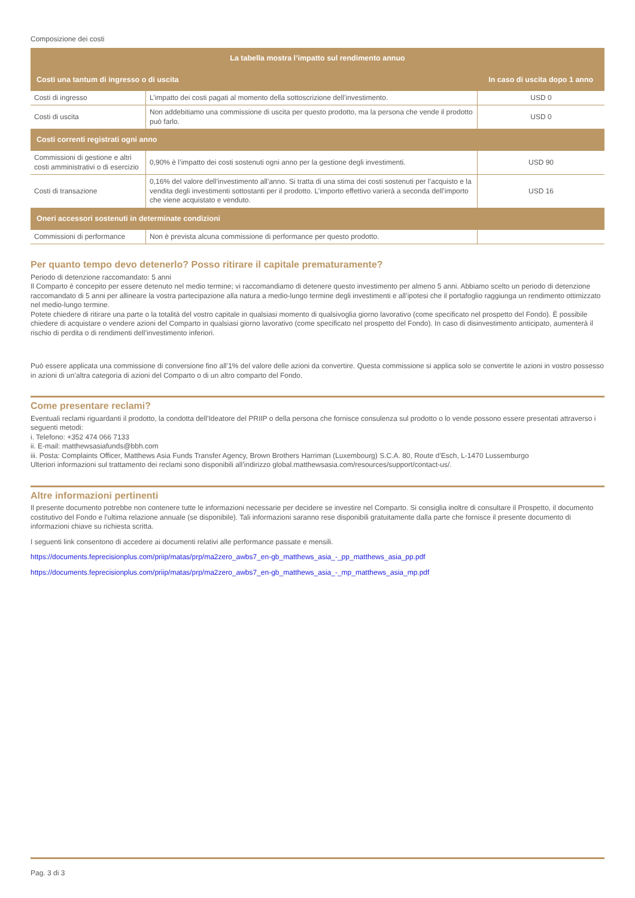Composizione dei costi
| La tabella mostra l’impatto sul rendimento annuo | | |
| --- | --- | --- |
| Costi una tantum di ingresso o di uscita | | In caso di uscita dopo 1 anno |
| Costi di ingresso | L’impatto dei costi pagati al momento della sottoscrizione dell’investimento. | USD 0 |
| Costi di uscita | Non addebitiamo una commissione di uscita per questo prodotto, ma la persona che vende il prodotto può farlo. | USD 0 |
| Costi correnti registrati ogni anno | | |
| Commissioni di gestione e altri costi amministrativi o di esercizio | 0,90% è l’impatto dei costi sostenuti ogni anno per la gestione degli investimenti. | USD 90 |
| Costi di transazione | 0,16% del valore dell’investimento all’anno. Si tratta di una stima dei costi sostenuti per l’acquisto e la vendita degli investimenti sottostanti per il prodotto. L’importo effettivo varierà a seconda dell’importo che viene acquistato e venduto. | USD 16 |
| Oneri accessori sostenuti in determinate condizioni | | |
| Commissioni di performance | Non è prevista alcuna commissione di performance per questo prodotto. | |
Per quanto tempo devo detenerlo? Posso ritirare il capitale prematuramente?
Periodo di detenzione raccomandato: 5 anni
Il Comparto è concepito per essere detenuto nel medio termine; vi raccomandiamo di detenere questo investimento per almeno 5 anni. Abbiamo scelto un periodo di detenzione raccomandato di 5 anni per allineare la vostra partecipazione alla natura a medio-lungo termine degli investimenti e all’ipotesi che il portafoglio raggiunga un rendimento ottimizzato nel medio-lungo termine.
Potete chiedere di ritirare una parte o la totalità del vostro capitale in qualsiasi momento di qualsivoglia giorno lavorativo (come specificato nel prospetto del Fondo). È possibile chiedere di acquistare o vendere azioni del Comparto in qualsiasi giorno lavorativo (come specificato nel prospetto del Fondo). In caso di disinvestimento anticipato, aumenterà il rischio di perdita o di rendimenti dell’investimento inferiori.
Può essere applicata una commissione di conversione fino all’1% del valore delle azioni da convertire. Questa commissione si applica solo se convertite le azioni in vostro possesso in azioni di un’altra categoria di azioni del Comparto o di un altro comparto del Fondo.
Come presentare reclami?
Eventuali reclami riguardanti il prodotto, la condotta dell’Ideatore del PRIIP o della persona che fornisce consulenza sul prodotto o lo vende possono essere presentati attraverso i seguenti metodi:
i. Telefono: +352 474 066 7133
ii. E-mail: matthewsasiafunds@bbh.com
iii. Posta: Complaints Officer, Matthews Asia Funds Transfer Agency, Brown Brothers Harriman (Luxembourg) S.C.A. 80, Route d’Esch, L-1470 Lussemburgo
Ulteriori informazioni sul trattamento dei reclami sono disponibili all’indirizzo global.matthewsasia.com/resources/support/contact-us/.
Altre informazioni pertinenti
Il presente documento potrebbe non contenere tutte le informazioni necessarie per decidere se investire nel Comparto. Si consiglia inoltre di consultare il Prospetto, il documento costitutivo del Fondo e l’ultima relazione annuale (se disponibile). Tali informazioni saranno rese disponibili gratuitamente dalla parte che fornisce il presente documento di informazioni chiave su richiesta scritta.
I seguenti link consentono di accedere ai documenti relativi alle performance passate e mensili.
https://documents.feprecisionplus.com/priip/matas/prp/ma2zero_awbs7_en-gb_matthews_asia_-_pp_matthews_asia_pp.pdf
https://documents.feprecisionplus.com/priip/matas/prp/ma2zero_awbs7_en-gb_matthews_asia_-_mp_matthews_asia_mp.pdf
Pag. 3 di 3